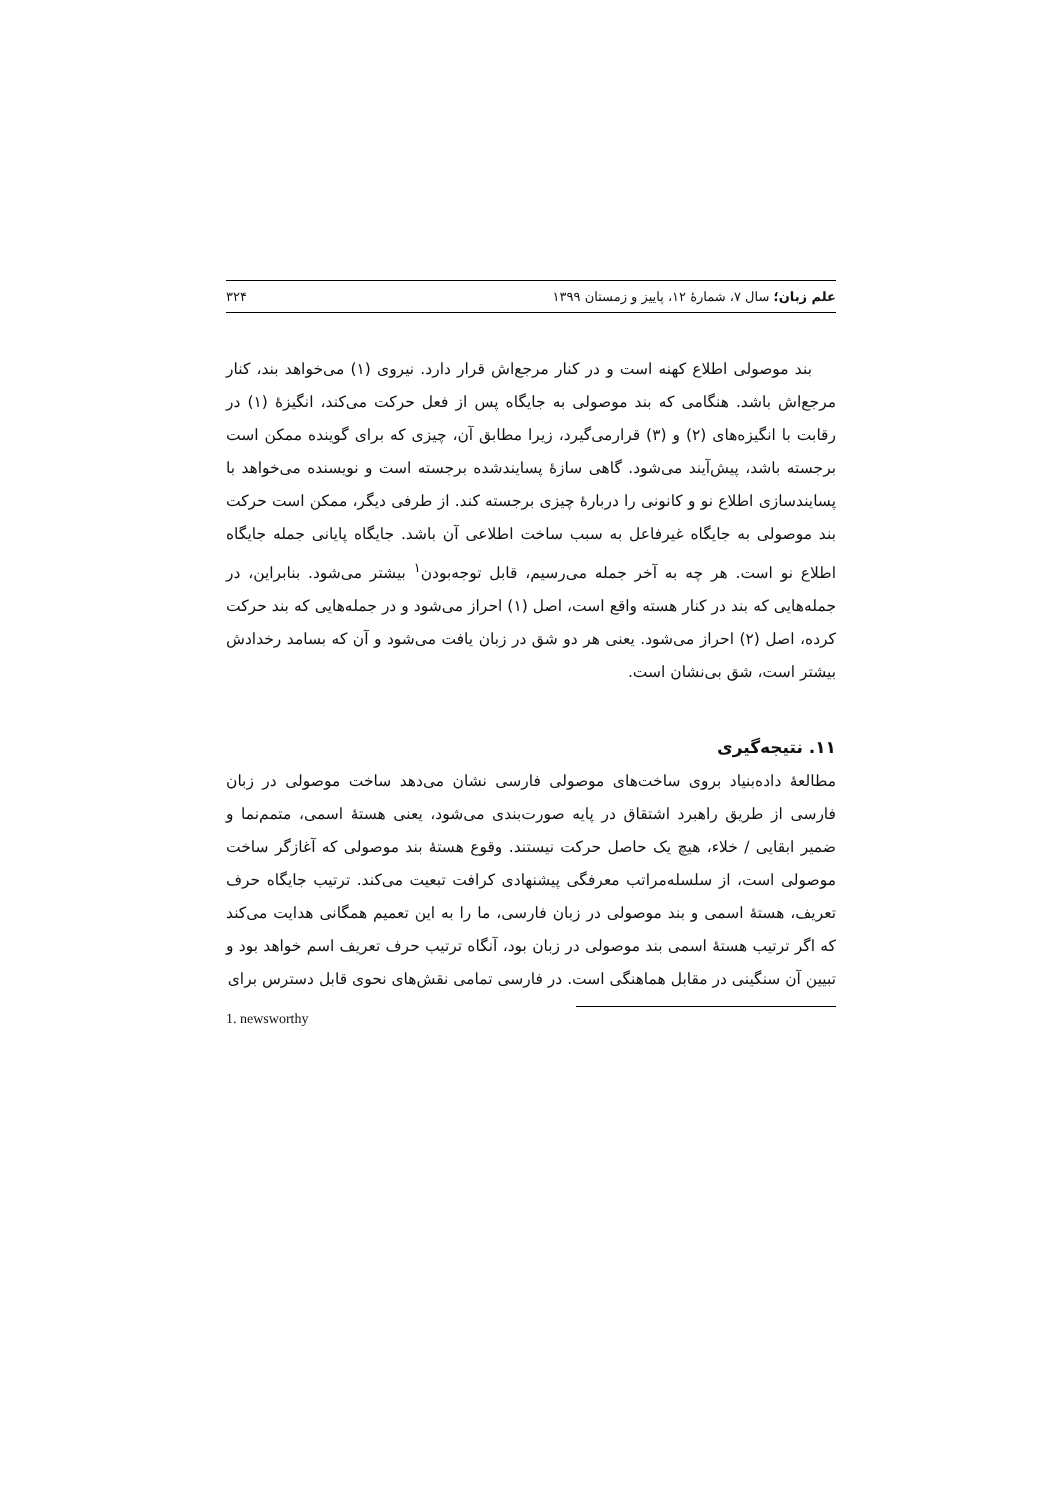علم زبان؛ سال ۷، شمارهٔ ۱۲، پاییز و زمستان ۱۳۹۹ ۳۲۴
بند موصولی اطلاع کهنه است و در کنار مرجع‌اش قرار دارد. نیروی (۱) می‌خواهد بند، کنار مرجع‌اش باشد. هنگامی که بند موصولی به جایگاه پس از فعل حرکت می‌کند، انگیزهٔ (۱) در رقابت با انگیزه‌های (۲) و (۳) قرارمی‌گیرد، زیرا مطابق آن، چیزی که برای گوینده ممکن است برجسته باشد، پیش‌آیند می‌شود. گاهی سازهٔ پسایندشده برجسته است و نویسنده می‌خواهد با پسایندسازی اطلاع نو و کانونی را دربارهٔ چیزی برجسته کند. از طرفی دیگر، ممکن است حرکت بند موصولی به جایگاه غیرفاعل به سبب ساخت اطلاعی آن باشد. جایگاه پایانی جمله جایگاه اطلاع نو است. هر چه به آخر جمله می‌رسیم، قابل توجه‌بودن<sup>۱</sup> بیشتر می‌شود. بنابراین، در جمله‌هایی که بند در کنار هسته واقع است، اصل (۱) احراز می‌شود و در جمله‌هایی که بند حرکت کرده، اصل (۲) احراز می‌شود. یعنی هر دو شق در زبان یافت می‌شود و آن که بسامد رخدادش بیشتر است، شق بی‌نشان است.
۱۱. نتیجه‌گیری
مطالعهٔ داده‌بنیاد بروی ساخت‌های موصولی فارسی نشان می‌دهد ساخت موصولی در زبان فارسی از طریق راهبرد اشتقاق در پایه صورت‌بندی می‌شود، یعنی هستهٔ اسمی، متمم‌نما و ضمیر ابقایی / خلاء، هیچ یک حاصل حرکت نیستند. وقوع هستهٔ بند موصولی که آغازگر ساخت موصولی است، از سلسله‌مراتب معرفگی پیشنهادی کرافت تبعیت می‌کند. ترتیب جایگاه حرف تعریف، هستهٔ اسمی و بند موصولی در زبان فارسی، ما را به این تعمیم همگانی هدایت می‌کند که اگر ترتیب هستهٔ اسمی بند موصولی در زبان بود، آنگاه ترتیب حرف تعریف اسم خواهد بود و تبیین آن سنگینی در مقابل هماهنگی است. در فارسی تمامی نقش‌های نحوی قابل دسترس برای
1. newsworthy